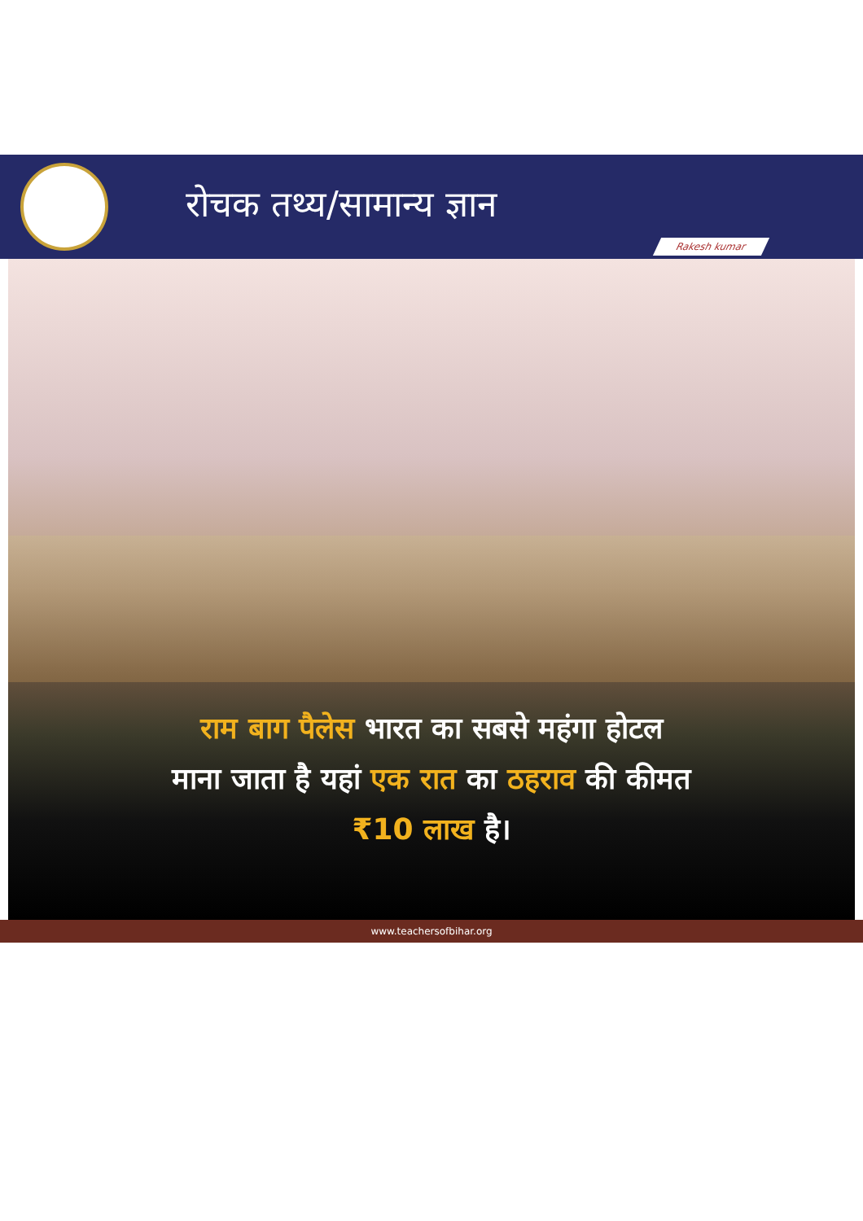रोचक तथ्य/सामान्य ज्ञान
Rakesh kumar
राम बाग पैलेस भारत का सबसे महंगा होटल
माना जाता है यहां एक रात का ठहराव की कीमत
₹10 लाख है।
www.teachersofbihar.org